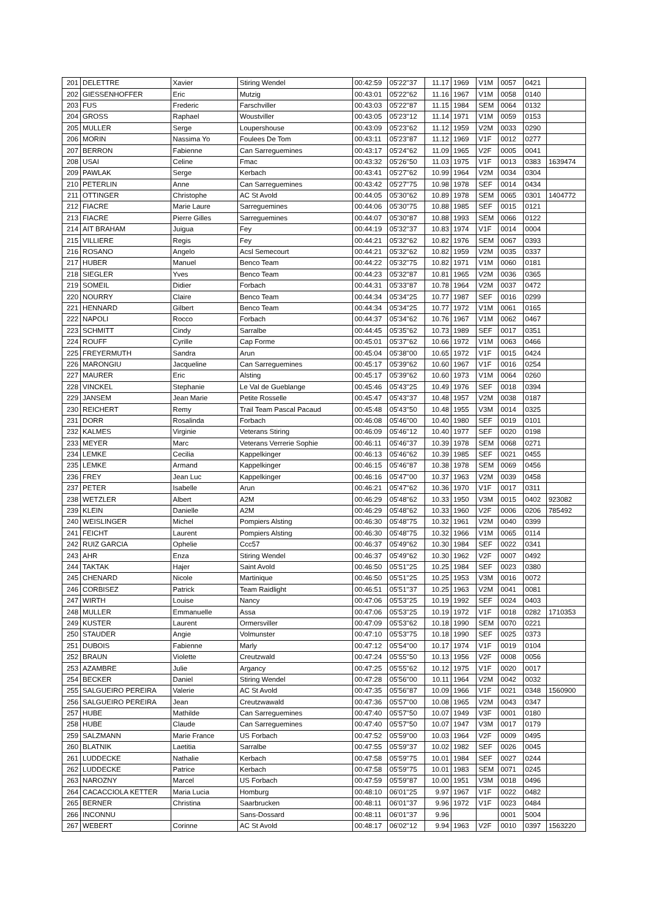| 201 | DELETTRE | Xavier | Stiring Wendel | 00:42:59 | 05'22''37 | 11.17 | 1969 | V1M | 0057 | 0421 | |
| 202 | GIESSENHOFFER | Eric | Mutzig | 00:43:01 | 05'22''62 | 11.16 | 1967 | V1M | 0058 | 0140 | |
| 203 | FUS | Frederic | Farschviller | 00:43:03 | 05'22''87 | 11.15 | 1984 | SEM | 0064 | 0132 | |
| 204 | GROSS | Raphael | Woustviller | 00:43:05 | 05'23''12 | 11.14 | 1971 | V1M | 0059 | 0153 | |
| 205 | MULLER | Serge | Loupershouse | 00:43:09 | 05'23''62 | 11.12 | 1959 | V2M | 0033 | 0290 | |
| 206 | MORIN | Nassima Yo | Foulees De Tom | 00:43:11 | 05'23''87 | 11.12 | 1969 | V1F | 0012 | 0277 | |
| 207 | BERRON | Fabienne | Can Sarreguemines | 00:43:17 | 05'24''62 | 11.09 | 1965 | V2F | 0005 | 0041 | |
| 208 | USAI | Celine | Fmac | 00:43:32 | 05'26''50 | 11.03 | 1975 | V1F | 0013 | 0383 | 1639474 |
| 209 | PAWLAK | Serge | Kerbach | 00:43:41 | 05'27''62 | 10.99 | 1964 | V2M | 0034 | 0304 | |
| 210 | PETERLIN | Anne | Can Sarreguemines | 00:43:42 | 05'27''75 | 10.98 | 1978 | SEF | 0014 | 0434 | |
| 211 | OTTINGER | Christophe | AC St Avold | 00:44:05 | 05'30''62 | 10.89 | 1978 | SEM | 0065 | 0301 | 1404772 |
| 212 | FIACRE | Marie Laure | Sarreguemines | 00:44:06 | 05'30''75 | 10.88 | 1985 | SEF | 0015 | 0121 | |
| 213 | FIACRE | Pierre Gilles | Sarreguemines | 00:44:07 | 05'30''87 | 10.88 | 1993 | SEM | 0066 | 0122 | |
| 214 | AIT BRAHAM | Juigua | Fey | 00:44:19 | 05'32''37 | 10.83 | 1974 | V1F | 0014 | 0004 | |
| 215 | VILLIERE | Regis | Fey | 00:44:21 | 05'32''62 | 10.82 | 1976 | SEM | 0067 | 0393 | |
| 216 | ROSANO | Angelo | Acsl Semecourt | 00:44:21 | 05'32''62 | 10.82 | 1959 | V2M | 0035 | 0337 | |
| 217 | HUBER | Manuel | Benco Team | 00:44:22 | 05'32''75 | 10.82 | 1971 | V1M | 0060 | 0181 | |
| 218 | SIEGLER | Yves | Benco Team | 00:44:23 | 05'32''87 | 10.81 | 1965 | V2M | 0036 | 0365 | |
| 219 | SOMEIL | Didier | Forbach | 00:44:31 | 05'33''87 | 10.78 | 1964 | V2M | 0037 | 0472 | |
| 220 | NOURRY | Claire | Benco Team | 00:44:34 | 05'34''25 | 10.77 | 1987 | SEF | 0016 | 0299 | |
| 221 | HENNARD | Gilbert | Benco Team | 00:44:34 | 05'34''25 | 10.77 | 1972 | V1M | 0061 | 0165 | |
| 222 | NAPOLI | Rocco | Forbach | 00:44:37 | 05'34''62 | 10.76 | 1967 | V1M | 0062 | 0467 | |
| 223 | SCHMITT | Cindy | Sarralbe | 00:44:45 | 05'35''62 | 10.73 | 1989 | SEF | 0017 | 0351 | |
| 224 | ROUFF | Cyrille | Cap Forme | 00:45:01 | 05'37''62 | 10.66 | 1972 | V1M | 0063 | 0466 | |
| 225 | FREYERMUTH | Sandra | Arun | 00:45:04 | 05'38''00 | 10.65 | 1972 | V1F | 0015 | 0424 | |
| 226 | MARONGIU | Jacqueline | Can Sarreguemines | 00:45:17 | 05'39''62 | 10.60 | 1967 | V1F | 0016 | 0254 | |
| 227 | MAURER | Eric | Alsting | 00:45:17 | 05'39''62 | 10.60 | 1973 | V1M | 0064 | 0260 | |
| 228 | VINCKEL | Stephanie | Le Val de Gueblange | 00:45:46 | 05'43''25 | 10.49 | 1976 | SEF | 0018 | 0394 | |
| 229 | JANSEM | Jean Marie | Petite Rosselle | 00:45:47 | 05'43''37 | 10.48 | 1957 | V2M | 0038 | 0187 | |
| 230 | REICHERT | Remy | Trail Team Pascal Pacaud | 00:45:48 | 05'43''50 | 10.48 | 1955 | V3M | 0014 | 0325 | |
| 231 | DORR | Rosalinda | Forbach | 00:46:08 | 05'46''00 | 10.40 | 1980 | SEF | 0019 | 0101 | |
| 232 | KALMES | Virginie | Veterans Stiring | 00:46:09 | 05'46''12 | 10.40 | 1977 | SEF | 0020 | 0198 | |
| 233 | MEYER | Marc | Veterans Verrerie Sophie | 00:46:11 | 05'46''37 | 10.39 | 1978 | SEM | 0068 | 0271 | |
| 234 | LEMKE | Cecilia | Kappelkinger | 00:46:13 | 05'46''62 | 10.39 | 1985 | SEF | 0021 | 0455 | |
| 235 | LEMKE | Armand | Kappelkinger | 00:46:15 | 05'46''87 | 10.38 | 1978 | SEM | 0069 | 0456 | |
| 236 | FREY | Jean Luc | Kappelkinger | 00:46:16 | 05'47''00 | 10.37 | 1963 | V2M | 0039 | 0458 | |
| 237 | PETER | Isabelle | Arun | 00:46:21 | 05'47''62 | 10.36 | 1970 | V1F | 0017 | 0311 | |
| 238 | WETZLER | Albert | A2M | 00:46:29 | 05'48''62 | 10.33 | 1950 | V3M | 0015 | 0402 | 923082 |
| 239 | KLEIN | Danielle | A2M | 00:46:29 | 05'48''62 | 10.33 | 1960 | V2F | 0006 | 0206 | 785492 |
| 240 | WEISLINGER | Michel | Pompiers Alsting | 00:46:30 | 05'48''75 | 10.32 | 1961 | V2M | 0040 | 0399 | |
| 241 | FEICHT | Laurent | Pompiers Alsting | 00:46:30 | 05'48''75 | 10.32 | 1966 | V1M | 0065 | 0114 | |
| 242 | RUIZ GARCIA | Ophelie | Ccc57 | 00:46:37 | 05'49''62 | 10.30 | 1984 | SEF | 0022 | 0341 | |
| 243 | AHR | Enza | Stiring Wendel | 00:46:37 | 05'49''62 | 10.30 | 1962 | V2F | 0007 | 0492 | |
| 244 | TAKTAK | Hajer | Saint Avold | 00:46:50 | 05'51''25 | 10.25 | 1984 | SEF | 0023 | 0380 | |
| 245 | CHENARD | Nicole | Martinique | 00:46:50 | 05'51''25 | 10.25 | 1953 | V3M | 0016 | 0072 | |
| 246 | CORBISEZ | Patrick | Team Raidlight | 00:46:51 | 05'51''37 | 10.25 | 1963 | V2M | 0041 | 0081 | |
| 247 | WIRTH | Louise | Nancy | 00:47:06 | 05'53''25 | 10.19 | 1992 | SEF | 0024 | 0403 | |
| 248 | MULLER | Emmanuelle | Assa | 00:47:06 | 05'53''25 | 10.19 | 1972 | V1F | 0018 | 0282 | 1710353 |
| 249 | KUSTER | Laurent | Ormersviller | 00:47:09 | 05'53''62 | 10.18 | 1990 | SEM | 0070 | 0221 | |
| 250 | STAUDER | Angie | Volmunster | 00:47:10 | 05'53''75 | 10.18 | 1990 | SEF | 0025 | 0373 | |
| 251 | DUBOIS | Fabienne | Marly | 00:47:12 | 05'54''00 | 10.17 | 1974 | V1F | 0019 | 0104 | |
| 252 | BRAUN | Violette | Creutzwald | 00:47:24 | 05'55''50 | 10.13 | 1956 | V2F | 0008 | 0056 | |
| 253 | AZAMBRE | Julie | Argancy | 00:47:25 | 05'55''62 | 10.12 | 1975 | V1F | 0020 | 0017 | |
| 254 | BECKER | Daniel | Stiring Wendel | 00:47:28 | 05'56''00 | 10.11 | 1964 | V2M | 0042 | 0032 | |
| 255 | SALGUEIRO PEREIRA | Valerie | AC St Avold | 00:47:35 | 05'56''87 | 10.09 | 1966 | V1F | 0021 | 0348 | 1560900 |
| 256 | SALGUEIRO PEREIRA | Jean | Creutzwawald | 00:47:36 | 05'57''00 | 10.08 | 1965 | V2M | 0043 | 0347 | |
| 257 | HUBE | Mathilde | Can Sarreguemines | 00:47:40 | 05'57''50 | 10.07 | 1949 | V3F | 0001 | 0180 | |
| 258 | HUBE | Claude | Can Sarreguemines | 00:47:40 | 05'57''50 | 10.07 | 1947 | V3M | 0017 | 0179 | |
| 259 | SALZMANN | Marie France | US Forbach | 00:47:52 | 05'59''00 | 10.03 | 1964 | V2F | 0009 | 0495 | |
| 260 | BLATNIK | Laetitia | Sarralbe | 00:47:55 | 05'59''37 | 10.02 | 1982 | SEF | 0026 | 0045 | |
| 261 | LUDDECKE | Nathalie | Kerbach | 00:47:58 | 05'59''75 | 10.01 | 1984 | SEF | 0027 | 0244 | |
| 262 | LUDDECKE | Patrice | Kerbach | 00:47:58 | 05'59''75 | 10.01 | 1983 | SEM | 0071 | 0245 | |
| 263 | NAROZNY | Marcel | US Forbach | 00:47:59 | 05'59''87 | 10.00 | 1951 | V3M | 0018 | 0496 | |
| 264 | CACACCIOLA KETTER | Maria Lucia | Homburg | 00:48:10 | 06'01''25 | 9.97 | 1967 | V1F | 0022 | 0482 | |
| 265 | BERNER | Christina | Saarbrucken | 00:48:11 | 06'01''37 | 9.96 | 1972 | V1F | 0023 | 0484 | |
| 266 | INCONNU | | Sans-Dossard | 00:48:11 | 06'01''37 | 9.96 | | | 0001 | 5004 | |
| 267 | WEBERT | Corinne | AC St Avold | 00:48:17 | 06'02''12 | 9.94 | 1963 | V2F | 0010 | 0397 | 1563220 |